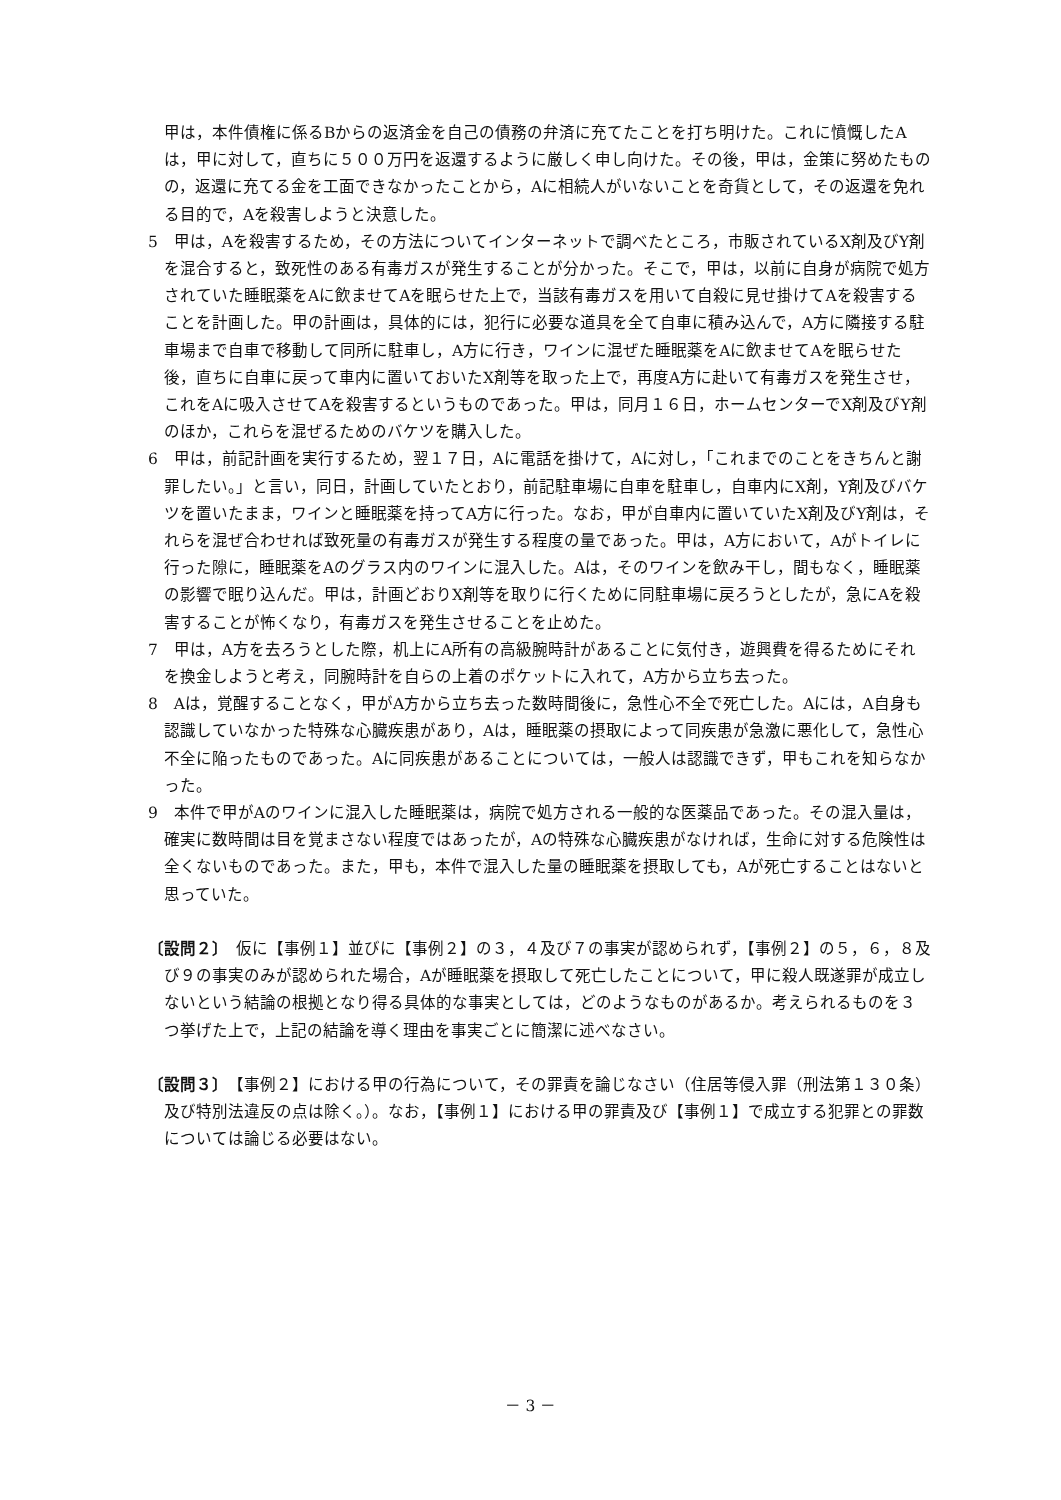甲は，本件債権に係るBからの返済金を自己の債務の弁済に充てたことを打ち明けた。これに憤慨したAは，甲に対して，直ちに５００万円を返還するように厳しく申し向けた。その後，甲は，金策に努めたものの，返還に充てる金を工面できなかったことから，Aに相続人がいないことを奇貨として，その返還を免れる目的で，Aを殺害しようと決意した。
5　甲は，Aを殺害するため，その方法についてインターネットで調べたところ，市販されているX剤及びY剤を混合すると，致死性のある有毒ガスが発生することが分かった。そこで，甲は，以前に自身が病院で処方されていた睡眠薬をAに飲ませてAを眠らせた上で，当該有毒ガスを用いて自殺に見せ掛けてAを殺害することを計画した。甲の計画は，具体的には，犯行に必要な道具を全て自車に積み込んで，A方に隣接する駐車場まで自車で移動して同所に駐車し，A方に行き，ワインに混ぜた睡眠薬をAに飲ませてAを眠らせた後，直ちに自車に戻って車内に置いておいたX剤等を取った上で，再度A方に赴いて有毒ガスを発生させ，これをAに吸入させてAを殺害するというものであった。甲は，同月１６日，ホームセンターでX剤及びY剤のほか，これらを混ぜるためのバケツを購入した。
6　甲は，前記計画を実行するため，翌１７日，Aに電話を掛けて，Aに対し，「これまでのことをきちんと謝罪したい。」と言い，同日，計画していたとおり，前記駐車場に自車を駐車し，自車内にX剤，Y剤及びバケツを置いたまま，ワインと睡眠薬を持ってA方に行った。なお，甲が自車内に置いていたX剤及びY剤は，それらを混ぜ合わせれば致死量の有毒ガスが発生する程度の量であった。甲は，A方において，Aがトイレに行った隙に，睡眠薬をAのグラス内のワインに混入した。Aは，そのワインを飲み干し，間もなく，睡眠薬の影響で眠り込んだ。甲は，計画どおりX剤等を取りに行くために同駐車場に戻ろうとしたが，急にAを殺害することが怖くなり，有毒ガスを発生させることを止めた。
7　甲は，A方を去ろうとした際，机上にA所有の高級腕時計があることに気付き，遊興費を得るためにそれを換金しようと考え，同腕時計を自らの上着のポケットに入れて，A方から立ち去った。
8　Aは，覚醒することなく，甲がA方から立ち去った数時間後に，急性心不全で死亡した。Aには，A自身も認識していなかった特殊な心臓疾患があり，Aは，睡眠薬の摂取によって同疾患が急激に悪化して，急性心不全に陥ったものであった。Aに同疾患があることについては，一般人は認識できず，甲もこれを知らなかった。
9　本件で甲がAのワインに混入した睡眠薬は，病院で処方される一般的な医薬品であった。その混入量は，確実に数時間は目を覚まさない程度ではあったが，Aの特殊な心臓疾患がなければ，生命に対する危険性は全くないものであった。また，甲も，本件で混入した量の睡眠薬を摂取しても，Aが死亡することはないと思っていた。
〔設問２〕　仮に【事例１】並びに【事例２】の３，４及び７の事実が認められず，【事例２】の５，６，８及び９の事実のみが認められた場合，Aが睡眠薬を摂取して死亡したことについて，甲に殺人既遂罪が成立しないという結論の根拠となり得る具体的な事実としては，どのようなものがあるか。考えられるものを３つ挙げた上で，上記の結論を導く理由を事実ごとに簡潔に述べなさい。
〔設問３〕　【事例２】における甲の行為について，その罪責を論じなさい（住居等侵入罪（刑法第１３０条）及び特別法違反の点は除く。）。なお，【事例１】における甲の罪責及び【事例１】で成立する犯罪との罪数については論じる必要はない。
－ 3 －